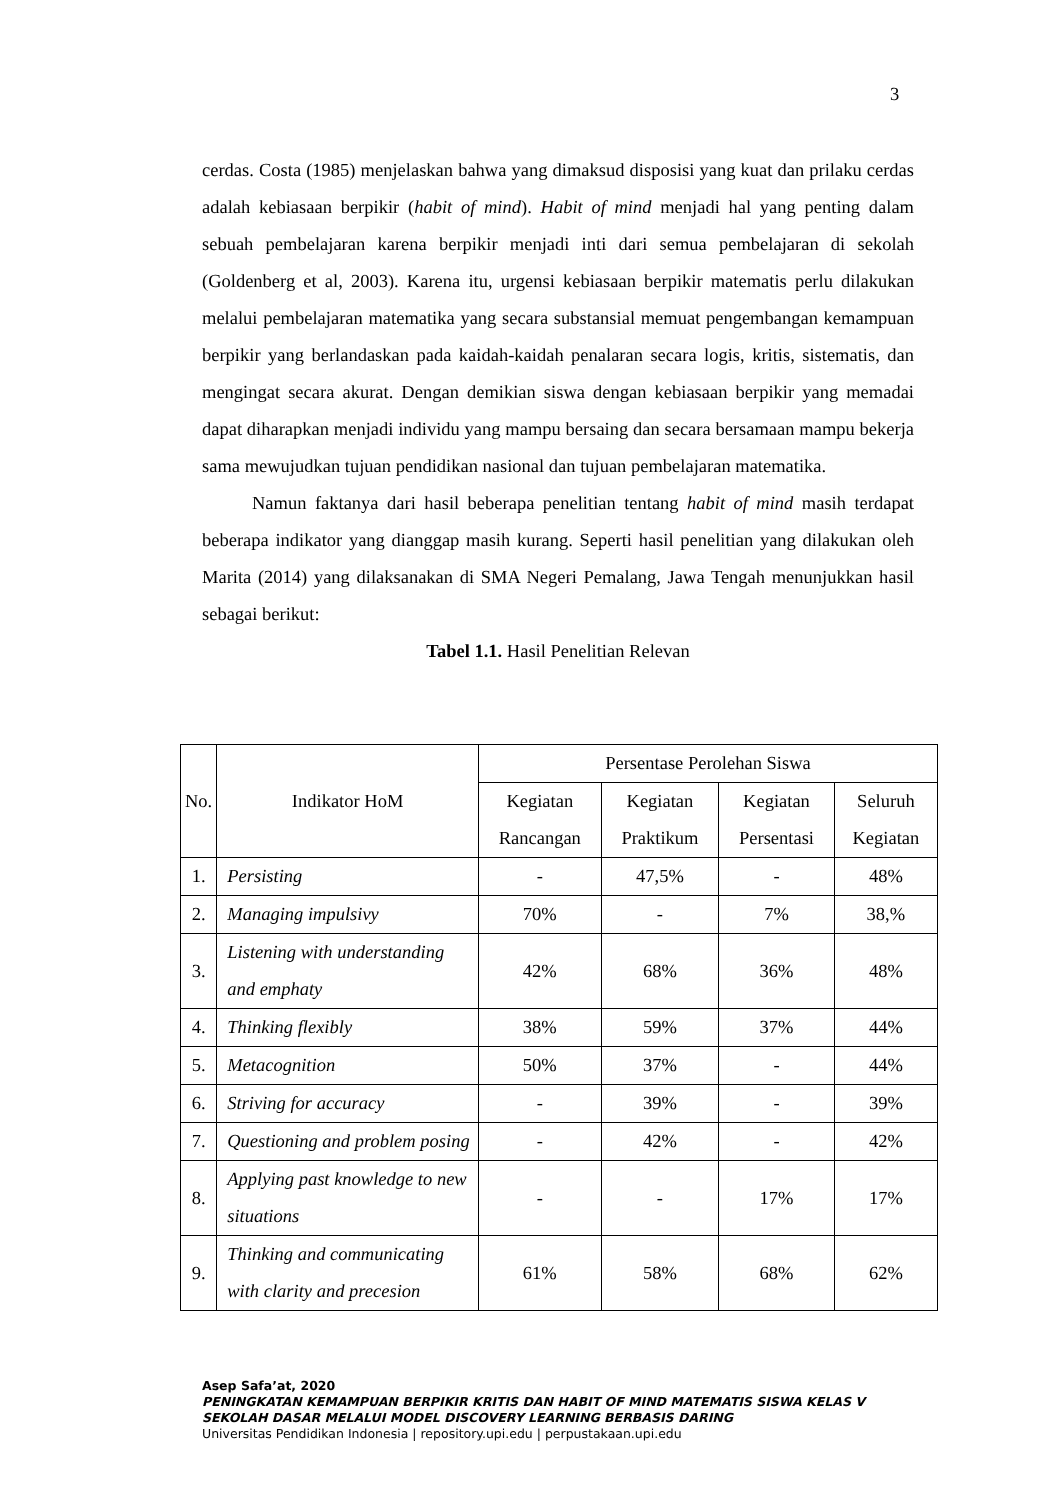3
cerdas. Costa (1985) menjelaskan bahwa yang dimaksud disposisi yang kuat dan prilaku cerdas adalah kebiasaan berpikir (habit of mind). Habit of mind menjadi hal yang penting dalam sebuah pembelajaran karena berpikir menjadi inti dari semua pembelajaran di sekolah (Goldenberg et al, 2003). Karena itu, urgensi kebiasaan berpikir matematis perlu dilakukan melalui pembelajaran matematika yang secara substansial memuat pengembangan kemampuan berpikir yang berlandaskan pada kaidah-kaidah penalaran secara logis, kritis, sistematis, dan mengingat secara akurat. Dengan demikian siswa dengan kebiasaan berpikir yang memadai dapat diharapkan menjadi individu yang mampu bersaing dan secara bersamaan mampu bekerja sama mewujudkan tujuan pendidikan nasional dan tujuan pembelajaran matematika.
Namun faktanya dari hasil beberapa penelitian tentang habit of mind masih terdapat beberapa indikator yang dianggap masih kurang. Seperti hasil penelitian yang dilakukan oleh Marita (2014) yang dilaksanakan di SMA Negeri Pemalang, Jawa Tengah menunjukkan hasil sebagai berikut:
Tabel 1.1. Hasil Penelitian Relevan
| No. | Indikator HoM | Persentase Perolehan Siswa | | | |
| --- | --- | --- | --- | --- | --- |
| | | Kegiatan Rancangan | Kegiatan Praktikum | Kegiatan Persentasi | Seluruh Kegiatan |
| 1. | Persisting | - | 47,5% | - | 48% |
| 2. | Managing impulsivy | 70% | - | 7% | 38,% |
| 3. | Listening with understanding and emphaty | 42% | 68% | 36% | 48% |
| 4. | Thinking flexibly | 38% | 59% | 37% | 44% |
| 5. | Metacognition | 50% | 37% | - | 44% |
| 6. | Striving for accuracy | - | 39% | - | 39% |
| 7. | Questioning and problem posing | - | 42% | - | 42% |
| 8. | Applying past knowledge to new situations | - | - | 17% | 17% |
| 9. | Thinking and communicating with clarity and precesion | 61% | 58% | 68% | 62% |
Asep Safa’at, 2020
PENINGKATAN KEMAMPUAN BERPIKIR KRITIS DAN HABIT OF MIND MATEMATIS SISWA KELAS V
SEKOLAH DASAR MELALUI MODEL DISCOVERY LEARNING BERBASIS DARING
Universitas Pendidikan Indonesia | repository.upi.edu | perpustakaan.upi.edu